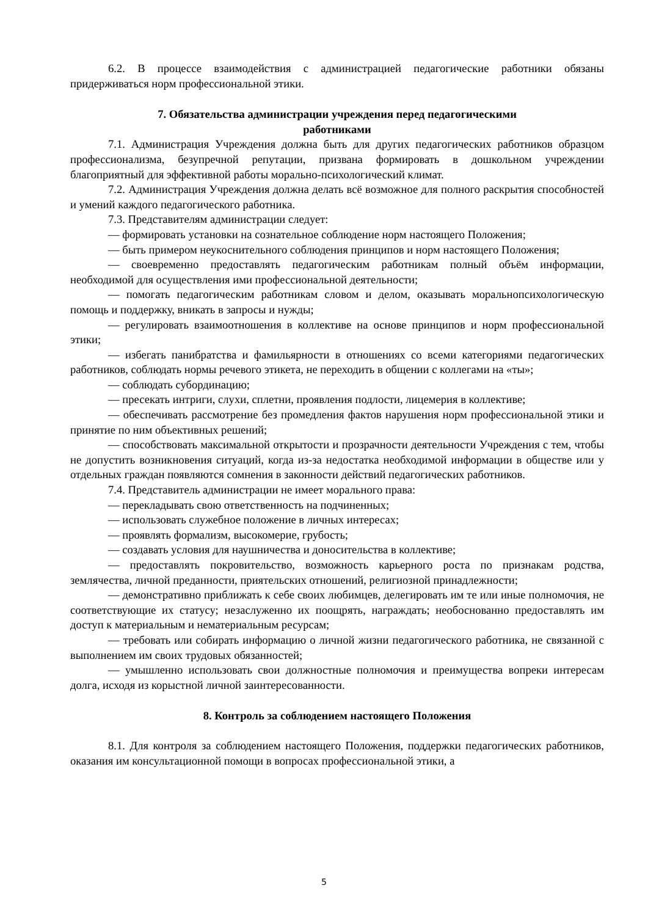6.2. В процессе взаимодействия с администрацией педагогические работники обязаны придерживаться норм профессиональной этики.
7. Обязательства администрации учреждения перед педагогическими
работниками
7.1. Администрация Учреждения должна быть для других педагогических работников образцом профессионализма, безупречной репутации, призвана формировать в дошкольном учреждении благоприятный для эффективной работы морально-психологический климат.
7.2. Администрация Учреждения должна делать всё возможное для полного раскрытия способностей и умений каждого педагогического работника.
7.3. Представителям администрации следует:
— формировать установки на сознательное соблюдение норм настоящего Положения;
— быть примером неукоснительного соблюдения принципов и норм настоящего Положения;
— своевременно предоставлять педагогическим работникам полный объём информации, необходимой для осуществления ими профессиональной деятельности;
— помогать педагогическим работникам словом и делом, оказывать моральнопсихологическую помощь и поддержку, вникать в запросы и нужды;
— регулировать взаимоотношения в коллективе на основе принципов и норм профессиональной этики;
— избегать панибратства и фамильярности в отношениях со всеми категориями педагогических работников, соблюдать нормы речевого этикета, не переходить в общении с коллегами на «ты»;
— соблюдать субординацию;
— пресекать интриги, слухи, сплетни, проявления подлости, лицемерия в коллективе;
— обеспечивать рассмотрение без промедления фактов нарушения норм профессиональной этики и принятие по ним объективных решений;
— способствовать максимальной открытости и прозрачности деятельности Учреждения с тем, чтобы не допустить возникновения ситуаций, когда из-за недостатка необходимой информации в обществе или у отдельных граждан появляются сомнения в законности действий педагогических работников.
7.4. Представитель администрации не имеет морального права:
— перекладывать свою ответственность на подчиненных;
— использовать служебное положение в личных интересах;
— проявлять формализм, высокомерие, грубость;
— создавать условия для наушничества и доносительства в коллективе;
— предоставлять покровительство, возможность карьерного роста по признакам родства, землячества, личной преданности, приятельских отношений, религиозной принадлежности;
— демонстративно приближать к себе своих любимцев, делегировать им те или иные полномочия, не соответствующие их статусу; незаслуженно их поощрять, награждать; необоснованно предоставлять им доступ к материальным и нематериальным ресурсам;
— требовать или собирать информацию о личной жизни педагогического работника, не связанной с выполнением им своих трудовых обязанностей;
— умышленно использовать свои должностные полномочия и преимущества вопреки интересам долга, исходя из корыстной личной заинтересованности.
8. Контроль за соблюдением настоящего Положения
8.1. Для контроля за соблюдением настоящего Положения, поддержки педагогических работников, оказания им консультационной помощи в вопросах профессиональной этики, а
5